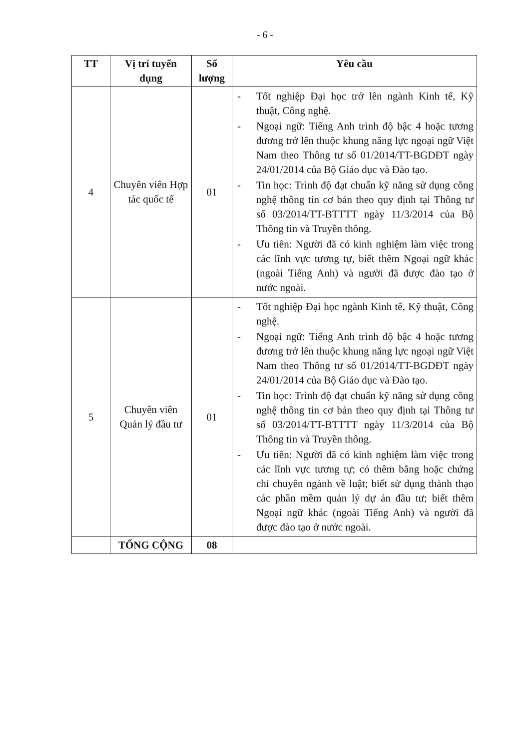- 6 -
| TT | Vị trí tuyển dụng | Số lượng | Yêu cầu |
| --- | --- | --- | --- |
| 4 | Chuyên viên Hợp tác quốc tế | 01 | - Tốt nghiệp Đại học trở lên ngành Kinh tế, Kỹ thuật, Công nghệ. - Ngoại ngữ: Tiếng Anh trình độ bậc 4 hoặc tương đương trở lên thuộc khung năng lực ngoại ngữ Việt Nam theo Thông tư số 01/2014/TT-BGDĐT ngày 24/01/2014 của Bộ Giáo dục và Đào tạo. - Tin học: Trình độ đạt chuẩn kỹ năng sử dụng công nghệ thông tin cơ bản theo quy định tại Thông tư số 03/2014/TT-BTTTT ngày 11/3/2014 của Bộ Thông tin và Truyền thông. - Ưu tiên: Người đã có kinh nghiệm làm việc trong các lĩnh vực tương tự, biết thêm Ngoại ngữ khác (ngoài Tiếng Anh) và người đã được đào tạo ở nước ngoài. |
| 5 | Chuyên viên Quản lý đầu tư | 01 | - Tốt nghiệp Đại học ngành Kinh tế, Kỹ thuật, Công nghệ. - Ngoại ngữ: Tiếng Anh trình độ bậc 4 hoặc tương đương trở lên thuộc khung năng lực ngoại ngữ Việt Nam theo Thông tư số 01/2014/TT-BGDĐT ngày 24/01/2014 của Bộ Giáo dục và Đào tạo. - Tin học: Trình độ đạt chuẩn kỹ năng sử dụng công nghệ thông tin cơ bản theo quy định tại Thông tư số 03/2014/TT-BTTTT ngày 11/3/2014 của Bộ Thông tin và Truyền thông. - Ưu tiên: Người đã có kinh nghiệm làm việc trong các lĩnh vực tương tự; có thêm bằng hoặc chứng chỉ chuyên ngành về luật; biết sử dụng thành thạo các phần mềm quản lý dự án đầu tư; biết thêm Ngoại ngữ khác (ngoài Tiếng Anh) và người đã được đào tạo ở nước ngoài. |
| | TỔNG CỘNG | 08 | |